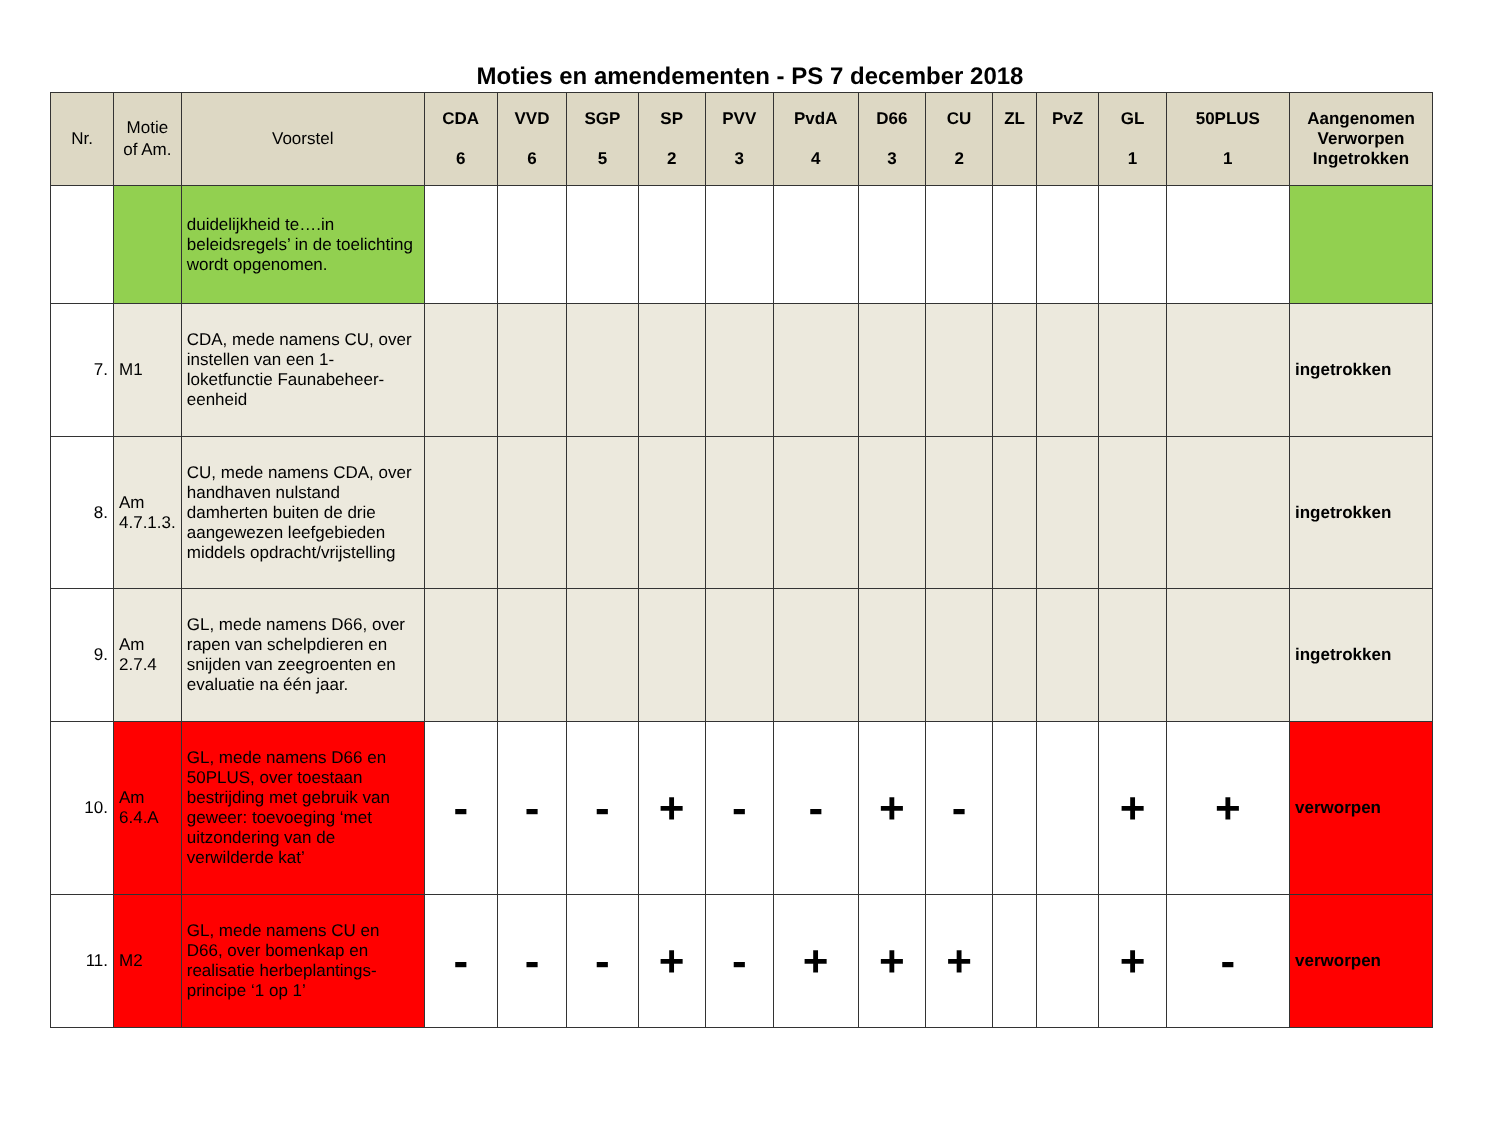Moties en amendementen - PS 7 december 2018
| Nr. | Motie of Am. | Voorstel | CDA 6 | VVD 6 | SGP 5 | SP 2 | PVV 3 | PvdA 4 | D66 3 | CU 2 | ZL | PvZ | GL 1 | 50PLUS 1 | Aangenomen Verworpen Ingetrokken |
| --- | --- | --- | --- | --- | --- | --- | --- | --- | --- | --- | --- | --- | --- | --- | --- |
| | | duidelijkheid te….in beleidsregels’ in de toelichting wordt opgenomen. | | | | | | | | | | | | | |
| 7. | M1 | CDA, mede namens CU, over instellen van een 1-loketfunctie Faunabeheer-eenheid | | | | | | | | | | | | | ingetrokken |
| 8. | Am 4.7.1.3. | CU, mede namens CDA, over handhaven nulstand damherten buiten de drie aangewezen leefgebieden middels opdracht/vrijstelling | | | | | | | | | | | | | ingetrokken |
| 9. | Am 2.7.4 | GL, mede namens D66, over rapen van schelpdieren en snijden van zeegroenten en evaluatie na één jaar. | | | | | | | | | | | | | ingetrokken |
| 10. | Am 6.4.A | GL, mede namens D66 en 50PLUS, over toestaan bestrijding met gebruik van geweer: toevoeging ‘met uitzondering van de verwilderde kat’ | - | - | - | + | - | - | + | - | | | + | + | verworpen |
| 11. | M2 | GL, mede namens CU en D66, over bomenkap en realisatie herbeplantings-principe ‘1 op 1’ | - | - | - | + | - | + | + | + | | | + | - | verworpen |